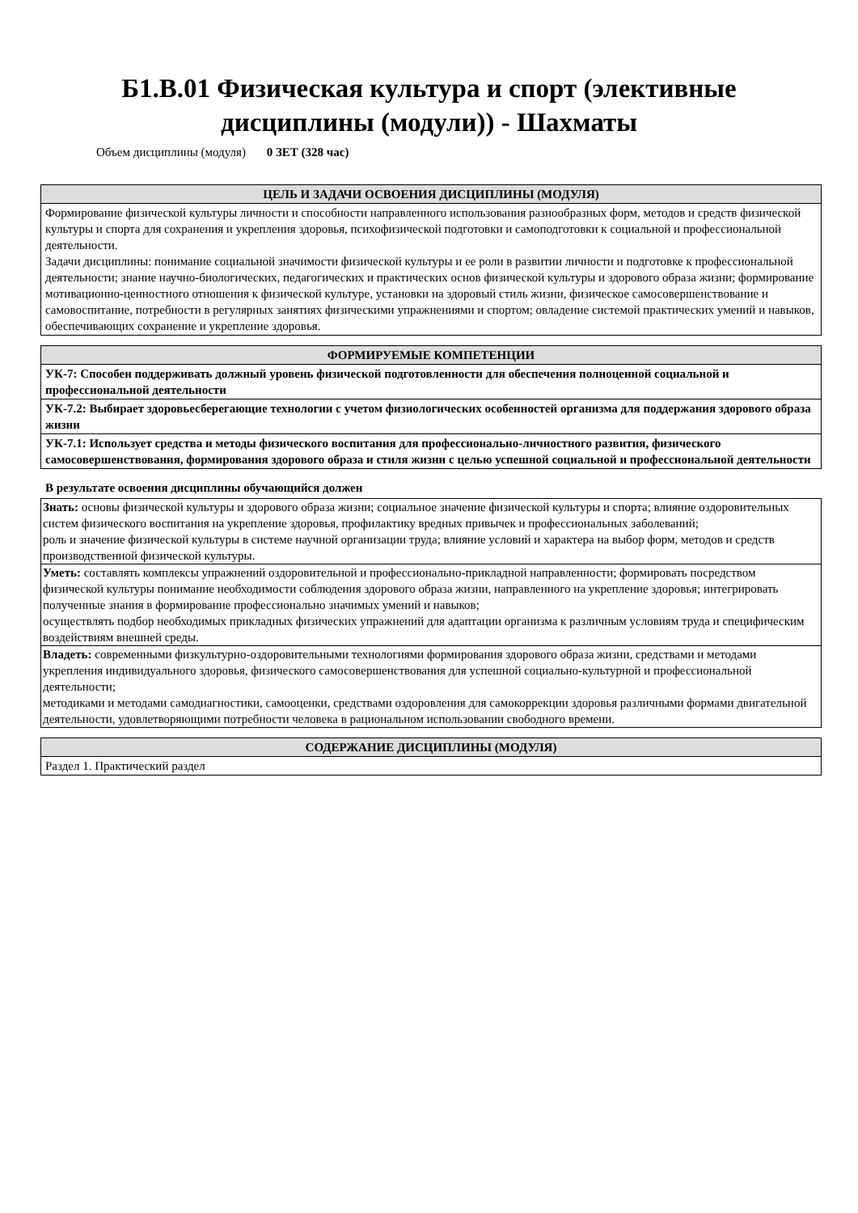Б1.В.01 Физическая культура и спорт (элективные
дисциплины (модули)) - Шахматы
Объем дисциплины (модуля) 0 ЗЕТ (328 час)
| ЦЕЛЬ И ЗАДАЧИ ОСВОЕНИЯ ДИСЦИПЛИНЫ (МОДУЛЯ) |
| --- |
| Формирование физической культуры личности и способности направленного использования разнообразных форм, методов и средств физической культуры и спорта для сохранения и укрепления здоровья, психофизической подготовки и самоподготовки к социальной и профессиональной деятельности. Задачи дисциплины: понимание социальной значимости физической культуры и ее роли в развитии личности и подготовке к профессиональной деятельности; знание научно-биологических, педагогических и практических основ физической культуры и здорового образа жизни; формирование мотивационно-ценностного отношения к физической культуре, установки на здоровый стиль жизни, физическое самосовершенствование и самовоспитание, потребности в регулярных занятиях физическими упражнениями и спортом; овладение системой практических умений и навыков, обеспечивающих сохранение и укрепление здоровья. |
| ФОРМИРУЕМЫЕ КОМПЕТЕНЦИИ |
| --- |
| УК-7: Способен поддерживать должный уровень физической подготовленности для обеспечения полноценной социальной и профессиональной деятельности |
| УК-7.2: Выбирает здоровьесберегающие технологии с учетом физиологических особенностей организма для поддержания здорового образа жизни |
| УК-7.1: Использует средства и методы физического воспитания для профессионально-личностного развития, физического самосовершенствования, формирования здорового образа и стиля жизни с целью успешной социальной и профессиональной деятельности |
В результате освоения дисциплины обучающийся должен
| Знать: основы физической культуры и здорового образа жизни; социальное значение физической культуры и спорта; влияние оздоровительных систем физического воспитания на укрепление здоровья, профилактику вредных привычек и профессиональных заболеваний; роль и значение физической культуры в системе научной организации труда; влияние условий и характера на выбор форм, методов и средств производственной физической культуры. |
| Уметь: составлять комплексы упражнений оздоровительной и профессионально-прикладной направленности; формировать посредством физической культуры понимание необходимости соблюдения здорового образа жизни, направленного на укрепление здоровья; интегрировать полученные знания в формирование профессионально значимых умений и навыков; осуществлять подбор необходимых прикладных физических упражнений для адаптации организма к различным условиям труда и специфическим воздействиям внешней среды. |
| Владеть: современными физкультурно-оздоровительными технологиями формирования здорового образа жизни, средствами и методами укрепления индивидуального здоровья, физического самосовершенствования для успешной социально-культурной и профессиональной деятельности; методиками и методами самодиагностики, самооценки, средствами оздоровления для самокоррекции здоровья различными формами двигательной деятельности, удовлетворяющими потребности человека в рациональном использовании свободного времени. |
| СОДЕРЖАНИЕ ДИСЦИПЛИНЫ (МОДУЛЯ) |
| --- |
| Раздел 1. Практический раздел |